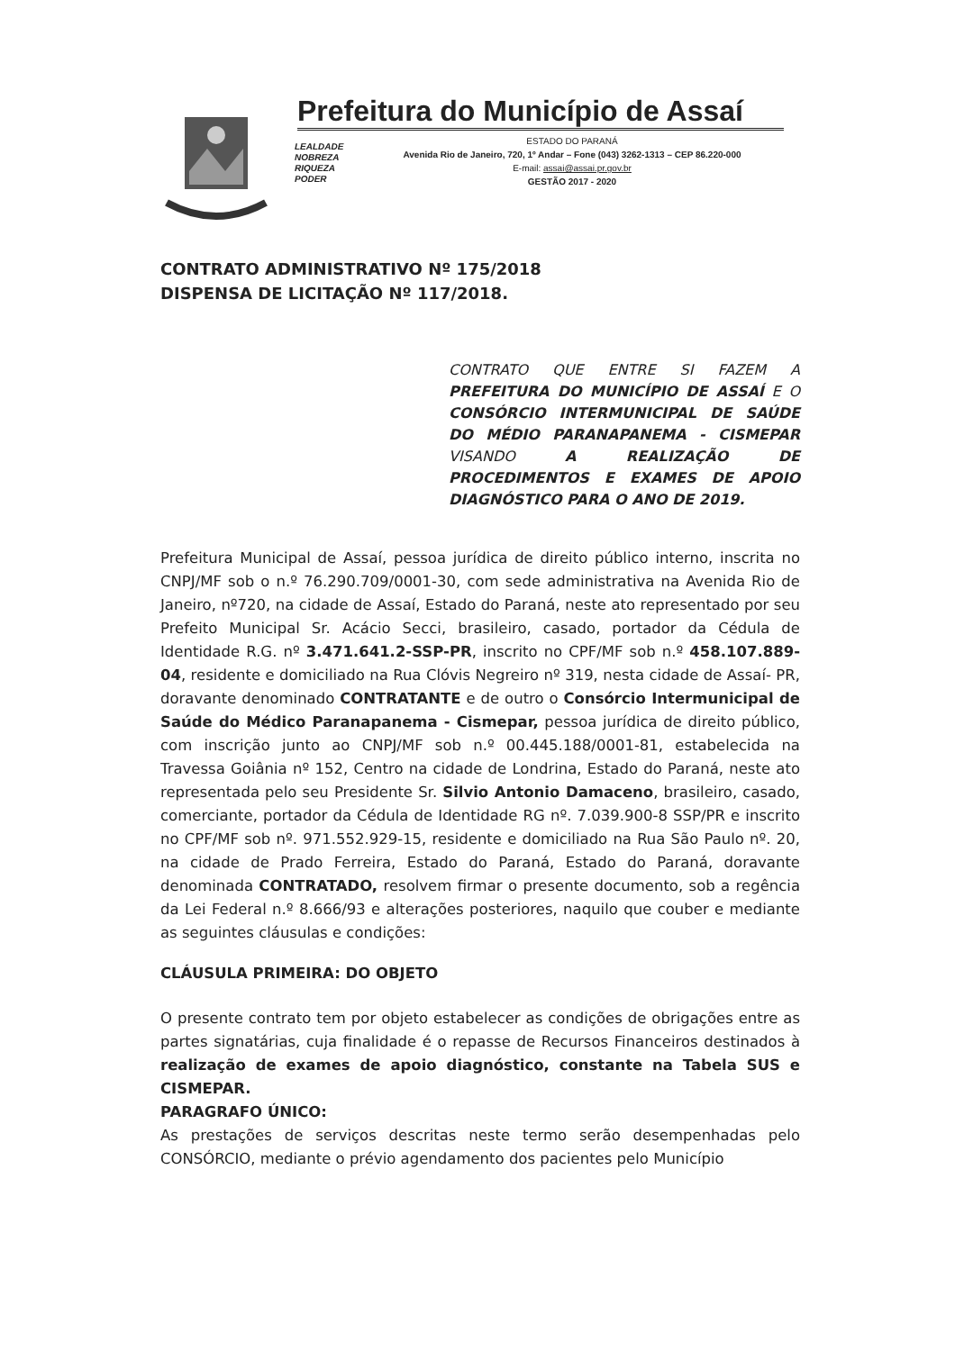Prefeitura do Município de Assaí
LEALDADE
NOBREZA
RIQUEZA
PODER
ESTADO DO PARANÁ
Avenida Rio de Janeiro, 720, 1º Andar – Fone (043) 3262-1313 – CEP 86.220-000
E-mail: assai@assai.pr.gov.br
GESTÃO 2017 - 2020
CONTRATO ADMINISTRATIVO Nº 175/2018
DISPENSA DE LICITAÇÃO Nº 117/2018.
CONTRATO QUE ENTRE SI FAZEM A PREFEITURA DO MUNICÍPIO DE ASSAÍ E O CONSÓRCIO INTERMUNICIPAL DE SAÚDE DO MÉDIO PARANAPANEMA - CISMEPAR VISANDO A REALIZAÇÃO DE PROCEDIMENTOS E EXAMES DE APOIO DIAGNÓSTICO PARA O ANO DE 2019.
Prefeitura Municipal de Assaí, pessoa jurídica de direito público interno, inscrita no CNPJ/MF sob o n.º 76.290.709/0001-30, com sede administrativa na Avenida Rio de Janeiro, nº720, na cidade de Assaí, Estado do Paraná, neste ato representado por seu Prefeito Municipal Sr. Acácio Secci, brasileiro, casado, portador da Cédula de Identidade R.G. nº 3.471.641.2-SSP-PR, inscrito no CPF/MF sob n.º 458.107.889-04, residente e domiciliado na Rua Clóvis Negreiro nº 319, nesta cidade de Assaí- PR, doravante denominado CONTRATANTE e de outro o Consórcio Intermunicipal de Saúde do Médico Paranapanema - Cismepar, pessoa jurídica de direito público, com inscrição junto ao CNPJ/MF sob n.º 00.445.188/0001-81, estabelecida na Travessa Goiânia nº 152, Centro na cidade de Londrina, Estado do Paraná, neste ato representada pelo seu Presidente Sr. Silvio Antonio Damaceno, brasileiro, casado, comerciante, portador da Cédula de Identidade RG nº. 7.039.900-8 SSP/PR e inscrito no CPF/MF sob nº. 971.552.929-15, residente e domiciliado na Rua São Paulo nº. 20, na cidade de Prado Ferreira, Estado do Paraná, Estado do Paraná, doravante denominada CONTRATADO, resolvem firmar o presente documento, sob a regência da Lei Federal n.º 8.666/93 e alterações posteriores, naquilo que couber e mediante as seguintes cláusulas e condições:
CLÁUSULA PRIMEIRA: DO OBJETO
O presente contrato tem por objeto estabelecer as condições de obrigações entre as partes signatárias, cuja finalidade é o repasse de Recursos Financeiros destinados à realização de exames de apoio diagnóstico, constante na Tabela SUS e CISMEPAR.
PARAGRAFO ÚNICO:
As prestações de serviços descritas neste termo serão desempenhadas pelo CONSÓRCIO, mediante o prévio agendamento dos pacientes pelo Município